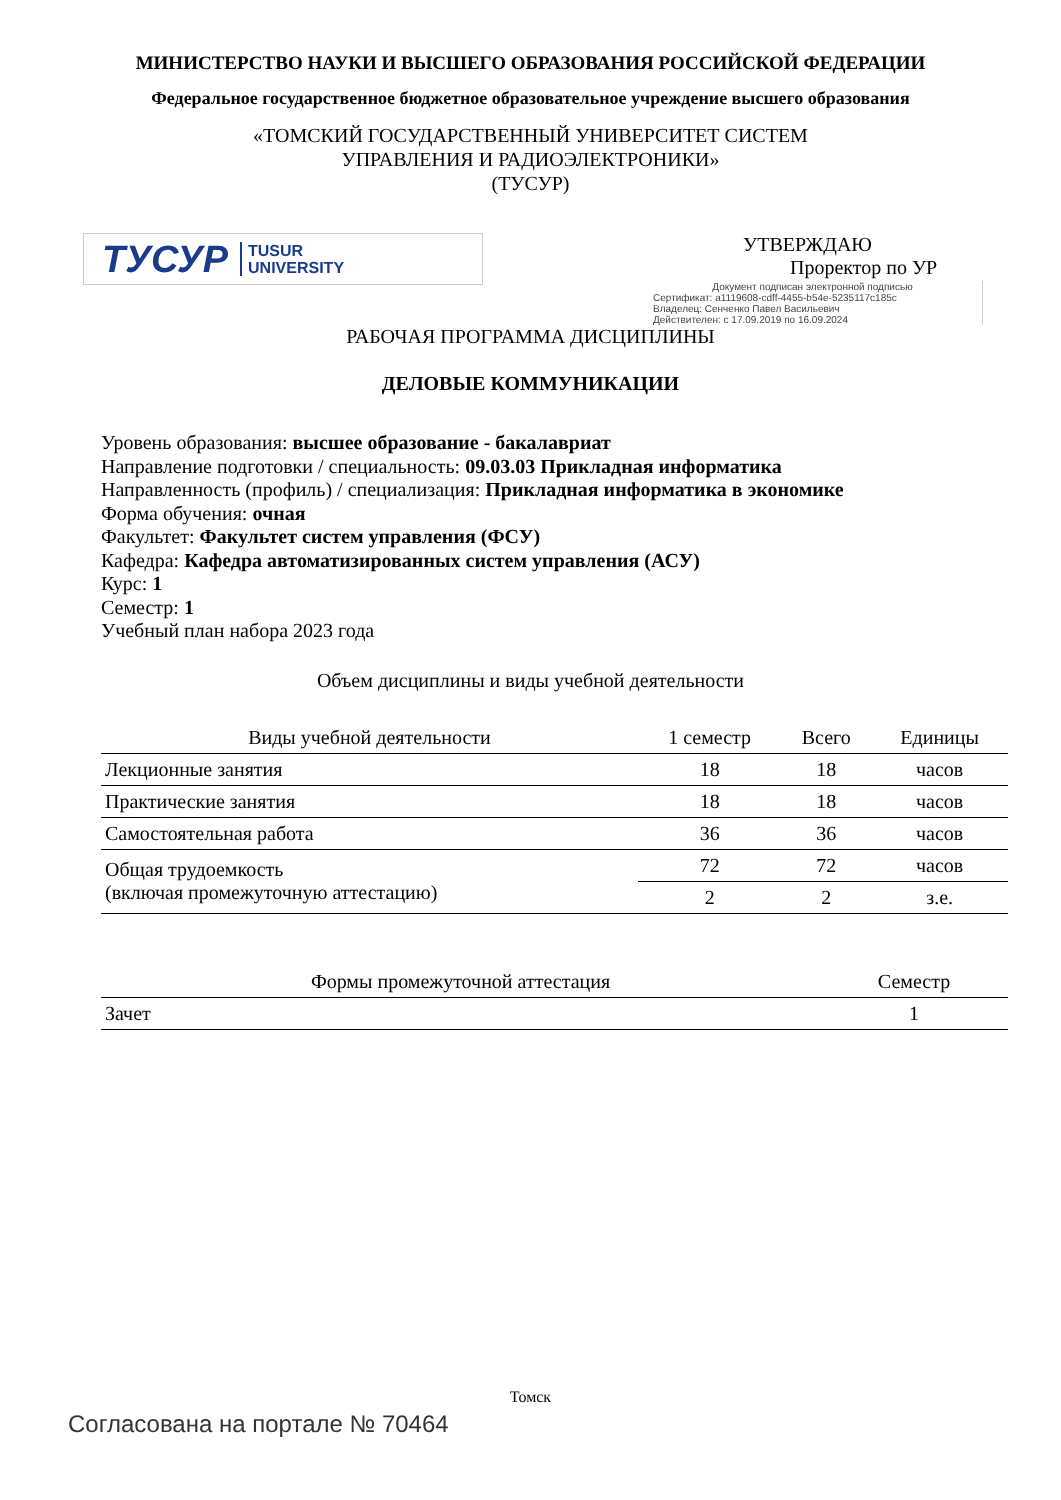МИНИСТЕРСТВО НАУКИ И ВЫСШЕГО ОБРАЗОВАНИЯ РОССИЙСКОЙ ФЕДЕРАЦИИ
Федеральное государственное бюджетное образовательное учреждение высшего образования
«ТОМСКИЙ ГОСУДАРСТВЕННЫЙ УНИВЕРСИТЕТ СИСТЕМ
УПРАВЛЕНИЯ И РАДИОЭЛЕКТРОНИКИ»
(ТУСУР)
ТУСУР TUSUR
UNIVERSITY
УТВЕРЖДАЮ
Проректор по УР
Документ подписан электронной подписью
Сертификат: a1119608-cdff-4455-b54e-5235117c185c
Владелец: Сенченко Павел Васильевич
Действителен: с 17.09.2019 по 16.09.2024
РАБОЧАЯ ПРОГРАММА ДИСЦИПЛИНЫ
ДЕЛОВЫЕ КОММУНИКАЦИИ
Уровень образования: высшее образование - бакалавриат
Направление подготовки / специальность: 09.03.03 Прикладная информатика
Направленность (профиль) / специализация: Прикладная информатика в экономике
Форма обучения: очная
Факультет: Факультет систем управления (ФСУ)
Кафедра: Кафедра автоматизированных систем управления (АСУ)
Курс: 1
Семестр: 1
Учебный план набора 2023 года
Объем дисциплины и виды учебной деятельности
| Виды учебной деятельности | 1 семестр | Всего | Единицы |
| --- | --- | --- | --- |
| Лекционные занятия | 18 | 18 | часов |
| Практические занятия | 18 | 18 | часов |
| Самостоятельная работа | 36 | 36 | часов |
| Общая трудоемкость (включая промежуточную аттестацию) | 72 | 72 | часов |
| | 2 | 2 | з.е. |
| Формы промежуточной аттестация | Семестр |
| --- | --- |
| Зачет | 1 |
Томск
Согласована на портале № 70464